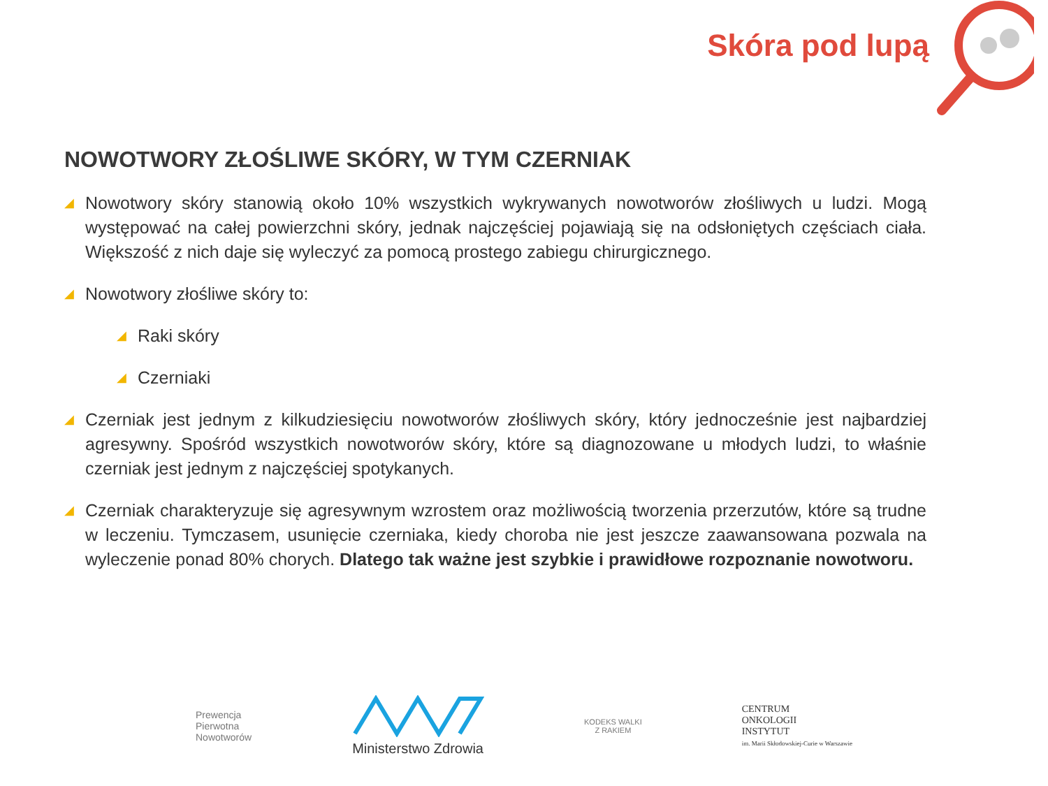Skóra pod lupą
NOWOTWORY ZŁOŚLIWE SKÓRY, W TYM CZERNIAK
◢ Nowotwory skóry stanowią około 10% wszystkich wykrywanych nowotworów złośliwych u ludzi. Mogą występować na całej powierzchni skóry, jednak najczęściej pojawiają się na odsłoniętych częściach ciała. Większość z nich daje się wyleczyć za pomocą prostego zabiegu chirurgicznego.
◢ Nowotwory złośliwe skóry to:
◢ Raki skóry
◢ Czerniaki
◢ Czerniak jest jednym z kilkudziesięciu nowotworów złośliwych skóry, który jednocześnie jest najbardziej agresywny. Spośród wszystkich nowotworów skóry, które są diagnozowane u młodych ludzi, to właśnie czerniak jest jednym z najczęściej spotykanych.
◢ Czerniak charakteryzuje się agresywnym wzrostem oraz możliwością tworzenia przerzutów, które są trudne w leczeniu. Tymczasem, usunięcie czerniaka, kiedy choroba nie jest jeszcze zaawansowana pozwala na wyleczenie ponad 80% chorych. Dlatego tak ważne jest szybkie i prawidłowe rozpoznanie nowotworu.
Prewencja
Pierwotna
Nowotworów
Ministerstwo Zdrowia
KODEKS WALKI
Z RAKIEM
CENTRUM
ONKOLOGII
INSTYTUT
im. Marii Skłodowskiej-Curie w Warszawie